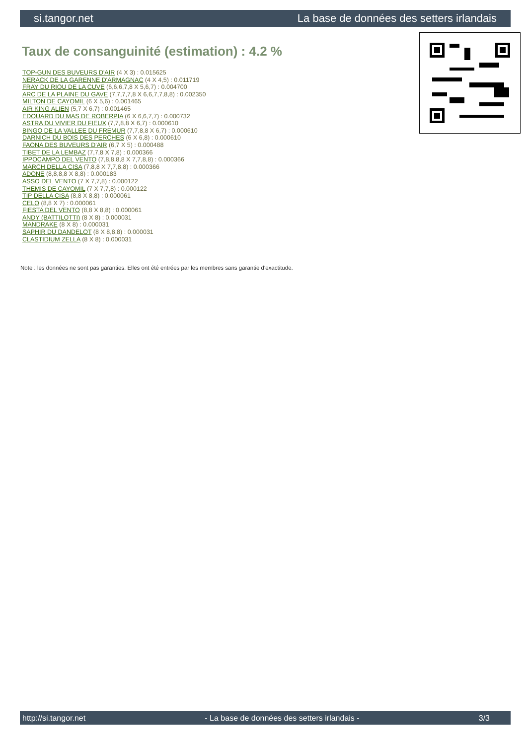si.tangor.net La base de données des setters irlandais
Taux de consanguinité (estimation) : 4.2 %
TOP-GUN DES BUVEURS D'AIR (4 X 3) : 0.015625
NERACK DE LA GARENNE D'ARMAGNAC (4 X 4,5) : 0.011719
FRAY DU RIOU DE LA CUVE (6,6,6,7,8 X 5,6,7) : 0.004700
ARC DE LA PLAINE DU GAVE (7,7,7,7,8 X 6,6,7,7,8,8) : 0.002350
MILTON DE CAYOMIL (6 X 5,6) : 0.001465
AIR KING ALIEN (5,7 X 6,7) : 0.001465
EDOUARD DU MAS DE ROBERPIA (6 X 6,6,7,7) : 0.000732
ASTRA DU VIVIER DU FIEUX (7,7,8,8 X 6,7) : 0.000610
BINGO DE LA VALLEE DU FREMUR (7,7,8,8 X 6,7) : 0.000610
DARNICH DU BOIS DES PERCHES (6 X 6,8) : 0.000610
FAONA DES BUVEURS D'AIR (6,7 X 5) : 0.000488
TIBET DE LA LEMBAZ (7,7,8 X 7,8) : 0.000366
IPPOCAMPO DEL VENTO (7,8,8,8,8 X 7,7,8,8) : 0.000366
MARCH DELLA CISA (7,8,8 X 7,7,8,8) : 0.000366
ADONE (8,8,8,8 X 8,8) : 0.000183
ASSO DEL VENTO (7 X 7,7,8) : 0.000122
THEMIS DE CAYOMIL (7 X 7,7,8) : 0.000122
TIP DELLA CISA (8,8 X 8,8) : 0.000061
CELO (8,8 X 7) : 0.000061
FIESTA DEL VENTO (8,8 X 8,8) : 0.000061
ANDY (BATTILOTTI) (8 X 8) : 0.000031
MANDRAKE (8 X 8) : 0.000031
SAPHIR DU DANDELOT (8 X 8,8,8) : 0.000031
CLASTIDIUM ZELLA (8 X 8) : 0.000031
Note : les données ne sont pas garanties. Elles ont été entrées par les membres sans garantie d'exactitude.
http://si.tangor.net - La base de données des setters irlandais - 3/3